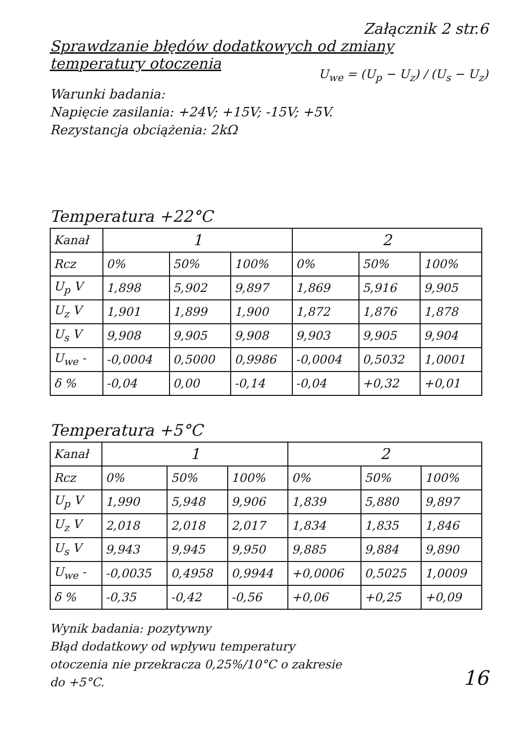Załącznik 2 str.6
Sprawdzanie błędów dodatkowych od zmiany temperatury otoczenia
U<sub>we</sub> = (U<sub>p</sub> − U<sub>z</sub>) / (U<sub>s</sub> − U<sub>z</sub>)
Warunki badania:
Napięcie zasilania: +24V; +15V; -15V; +5V.
Rezystancja obciążenia: 2kΩ
Temperatura +22°C
| Kanał | 1 | | | 2 | | |
| Rcz | 0% | 50% | 100% | 0% | 50% | 100% |
| U<sub>p</sub> V | 1,898 | 5,902 | 9,897 | 1,869 | 5,916 | 9,905 |
| U<sub>z</sub> V | 1,901 | 1,899 | 1,900 | 1,872 | 1,876 | 1,878 |
| U<sub>s</sub> V | 9,908 | 9,905 | 9,908 | 9,903 | 9,905 | 9,904 |
| U<sub>we</sub> - | -0,0004 | 0,5000 | 0,9986 | -0,0004 | 0,5032 | 1,0001 |
| δ % | -0,04 | 0,00 | -0,14 | -0,04 | +0,32 | +0,01 |
Temperatura +5°C
| Kanał | 1 | | | 2 | | |
| Rcz | 0% | 50% | 100% | 0% | 50% | 100% |
| U<sub>p</sub> V | 1,990 | 5,948 | 9,906 | 1,839 | 5,880 | 9,897 |
| U<sub>z</sub> V | 2,018 | 2,018 | 2,017 | 1,834 | 1,835 | 1,846 |
| U<sub>s</sub> V | 9,943 | 9,945 | 9,950 | 9,885 | 9,884 | 9,890 |
| U<sub>we</sub> - | -0,0035 | 0,4958 | 0,9944 | +0,0006 | 0,5025 | 1,0009 |
| δ % | -0,35 | -0,42 | -0,56 | +0,06 | +0,25 | +0,09 |
Wynik badania: pozytywny
Błąd dodatkowy od wpływu temperatury
otoczenia nie przekracza 0,25%/10°C o zakresie
do +5°C.
16